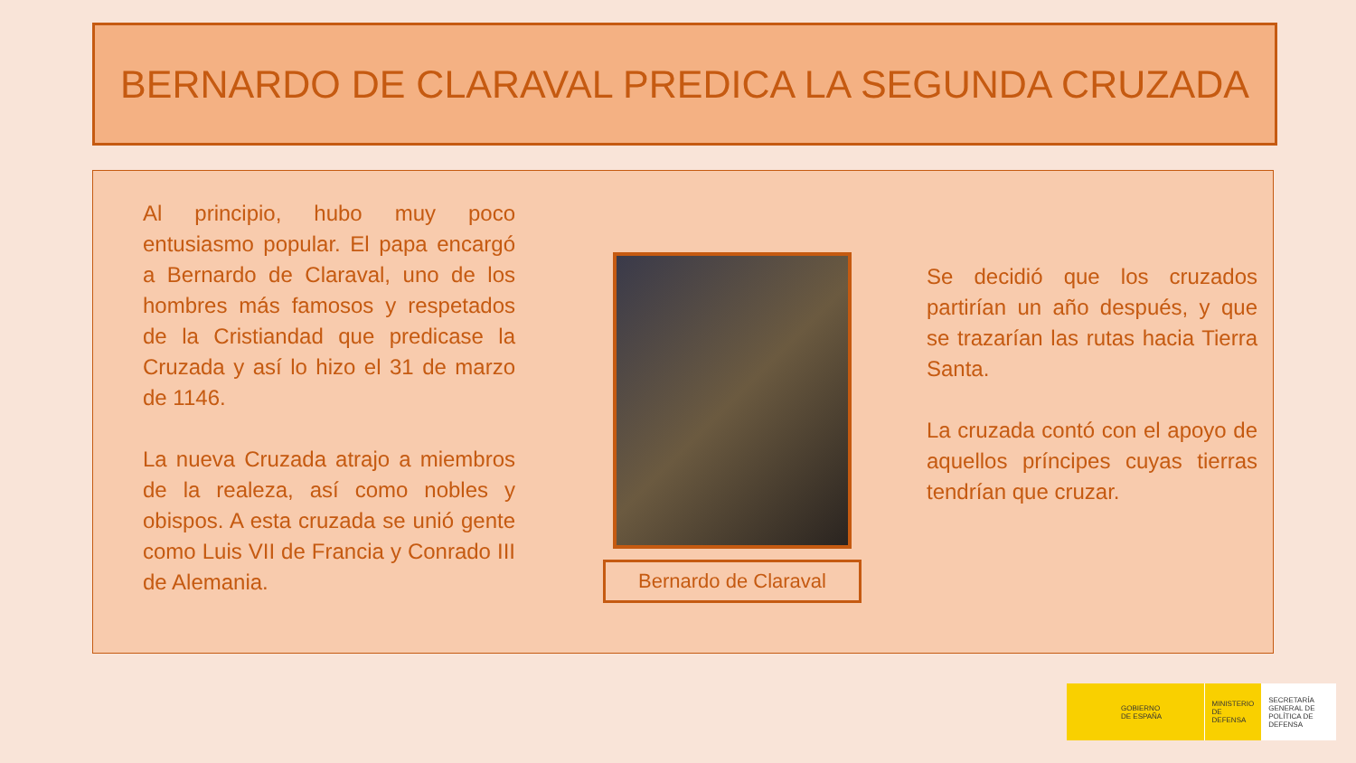BERNARDO DE CLARAVAL PREDICA LA SEGUNDA CRUZADA
Al principio, hubo muy poco entusiasmo popular. El papa encargó a Bernardo de Claraval, uno de los hombres más famosos y respetados de la Cristiandad que predicase la Cruzada y así lo hizo el 31 de marzo de 1146.
La nueva Cruzada atrajo a miembros de la realeza, así como nobles y obispos. A esta cruzada se unió gente como Luis VII de Francia y Conrado III de Alemania.
Bernardo de Claraval
Se decidió que los cruzados partirían un año después, y que se trazarían las rutas hacia Tierra Santa.
La cruzada contó con el apoyo de aquellos príncipes cuyas tierras tendrían que cruzar.
GOBIERNO
DE ESPAÑA
MINISTERIO
DE DEFENSA
SECRETARÍA GENERAL DE POLÍTICA DE DEFENSA